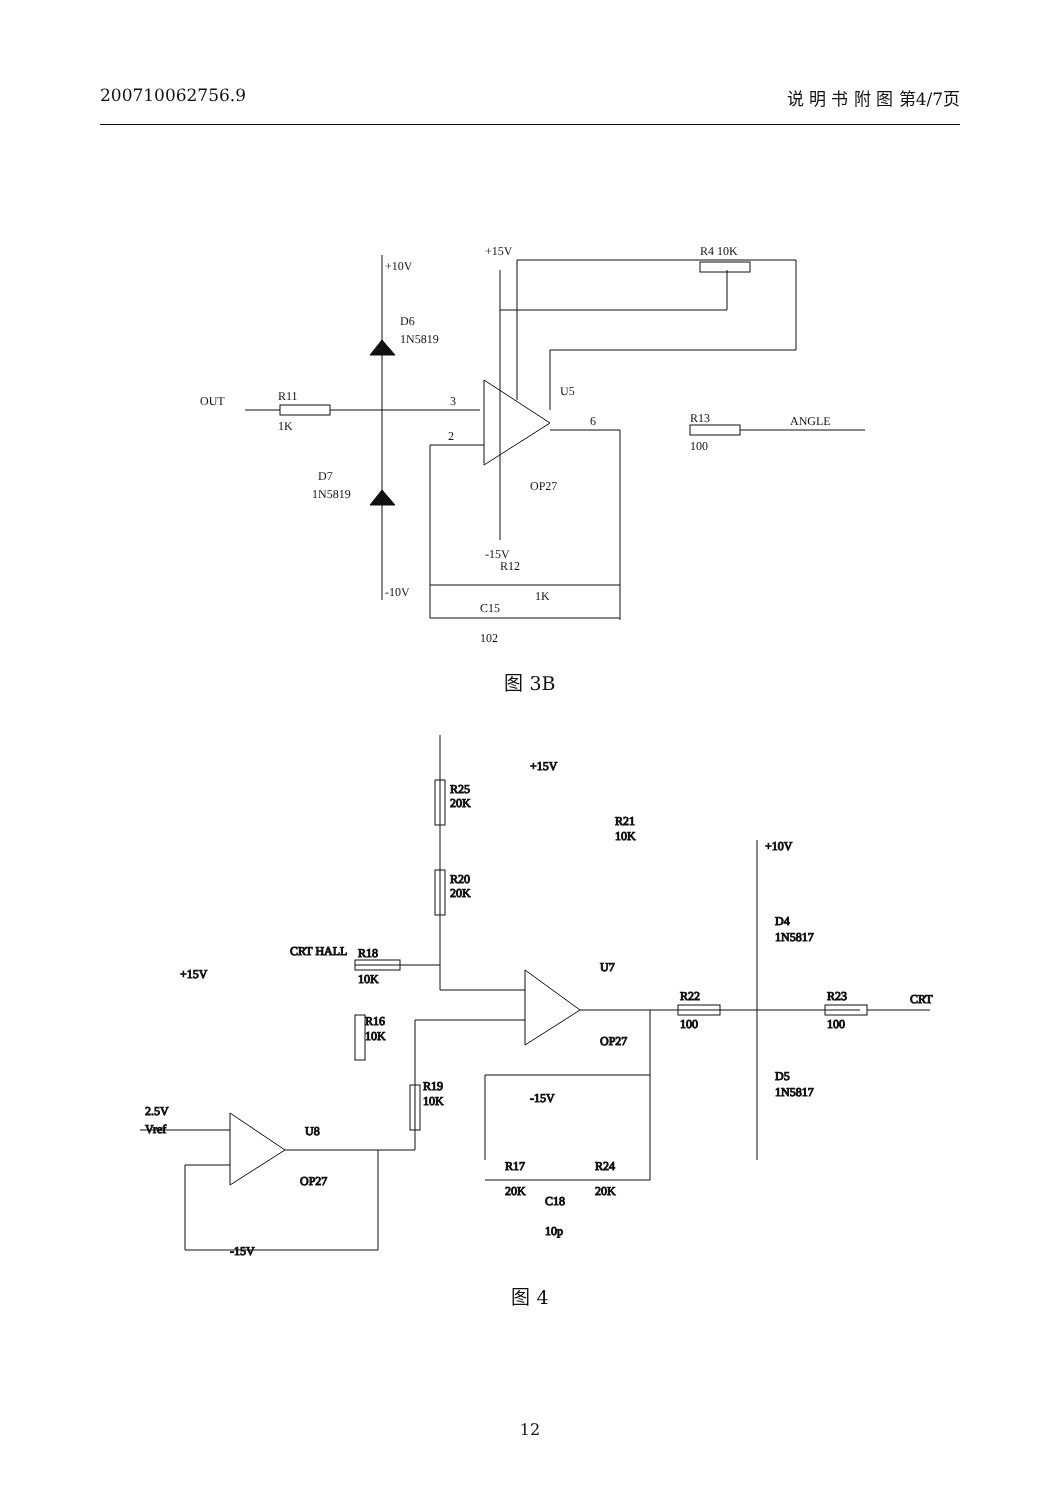200710062756.9 说 明 书 附 图 第4/7页
+10V
D6
1N5819
OUT
R11
1K
D7
1N5819
-10V
+15V
R4 10K
U5
OP27
3
2
6
R13
100
ANGLE
-15V
R12
1K
C15
102
图 3B
R25
20K
R20
20K
CRT HALL
R18
10K
+15V
R21
10K
+10V
D4
1N5817
U7
OP27
R22
100
R23
100
CRT
D5
1N5817
-15V
+15V
R16
10K
R19
10K
2.5V
Vref
U8
OP27
-15V
R17
20K
R24
20K
C18
10p
图 4
12